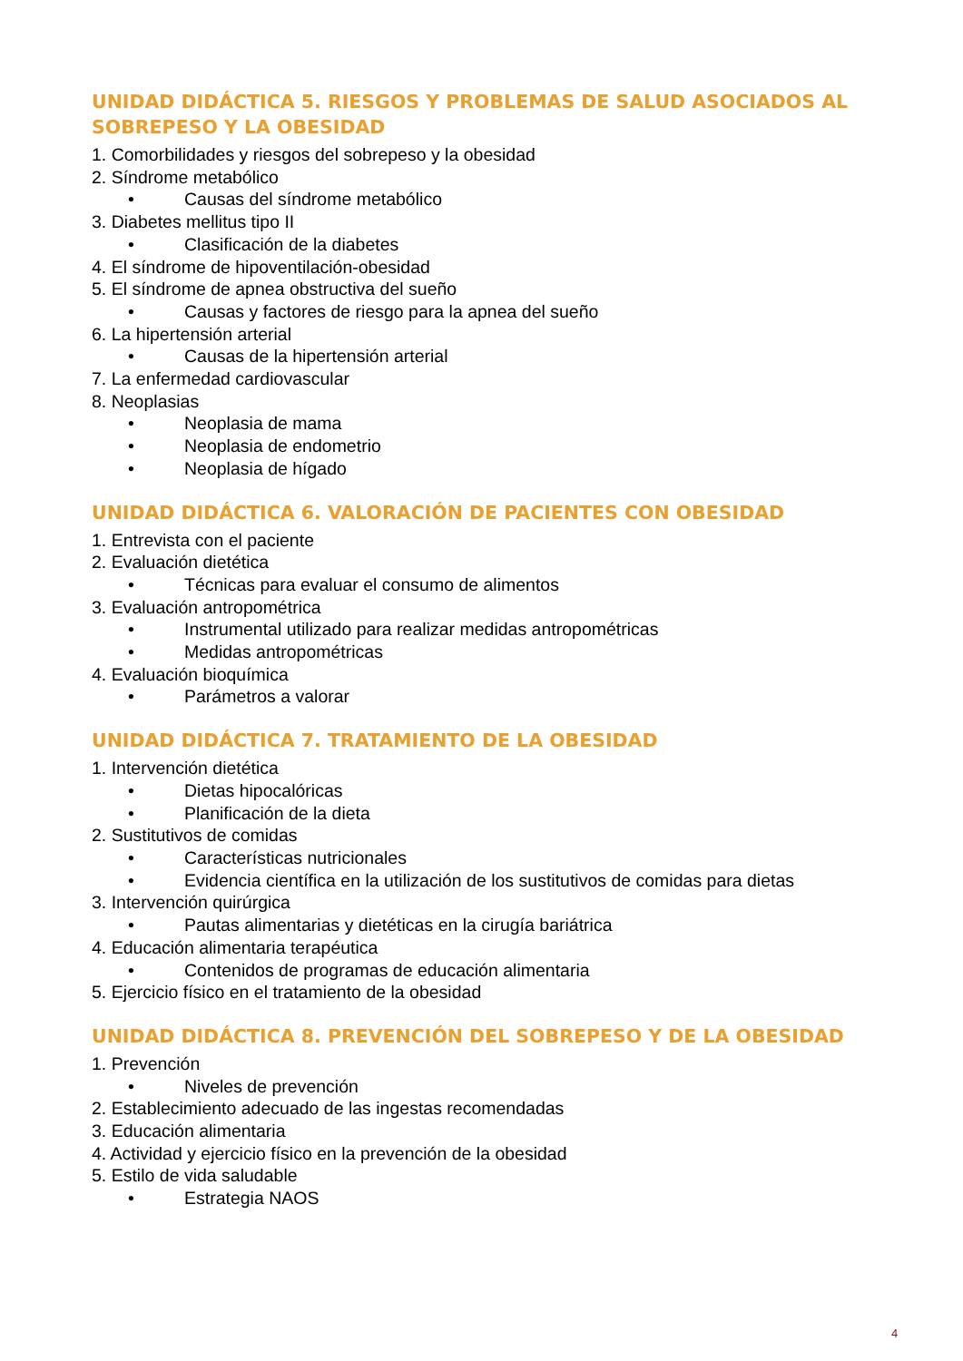UNIDAD DIDÁCTICA 5. RIESGOS Y PROBLEMAS DE SALUD ASOCIADOS AL SOBREPESO Y LA OBESIDAD
1. Comorbilidades y riesgos del sobrepeso y la obesidad
2. Síndrome metabólico
• Causas del síndrome metabólico
3. Diabetes mellitus tipo II
• Clasificación de la diabetes
4. El síndrome de hipoventilación-obesidad
5. El síndrome de apnea obstructiva del sueño
• Causas y factores de riesgo para la apnea del sueño
6. La hipertensión arterial
• Causas de la hipertensión arterial
7. La enfermedad cardiovascular
8. Neoplasias
• Neoplasia de mama
• Neoplasia de endometrio
• Neoplasia de hígado
UNIDAD DIDÁCTICA 6. VALORACIÓN DE PACIENTES CON OBESIDAD
1. Entrevista con el paciente
2. Evaluación dietética
• Técnicas para evaluar el consumo de alimentos
3. Evaluación antropométrica
• Instrumental utilizado para realizar medidas antropométricas
• Medidas antropométricas
4. Evaluación bioquímica
• Parámetros a valorar
UNIDAD DIDÁCTICA 7. TRATAMIENTO DE LA OBESIDAD
1. Intervención dietética
• Dietas hipocalóricas
• Planificación de la dieta
2. Sustitutivos de comidas
• Características nutricionales
• Evidencia científica en la utilización de los sustitutivos de comidas para dietas
3. Intervención quirúrgica
• Pautas alimentarias y dietéticas en la cirugía bariátrica
4. Educación alimentaria terapéutica
• Contenidos de programas de educación alimentaria
5. Ejercicio físico en el tratamiento de la obesidad
UNIDAD DIDÁCTICA 8. PREVENCIÓN DEL SOBREPESO Y DE LA OBESIDAD
1. Prevención
• Niveles de prevención
2. Establecimiento adecuado de las ingestas recomendadas
3. Educación alimentaria
4. Actividad y ejercicio físico en la prevención de la obesidad
5. Estilo de vida saludable
• Estrategia NAOS
4